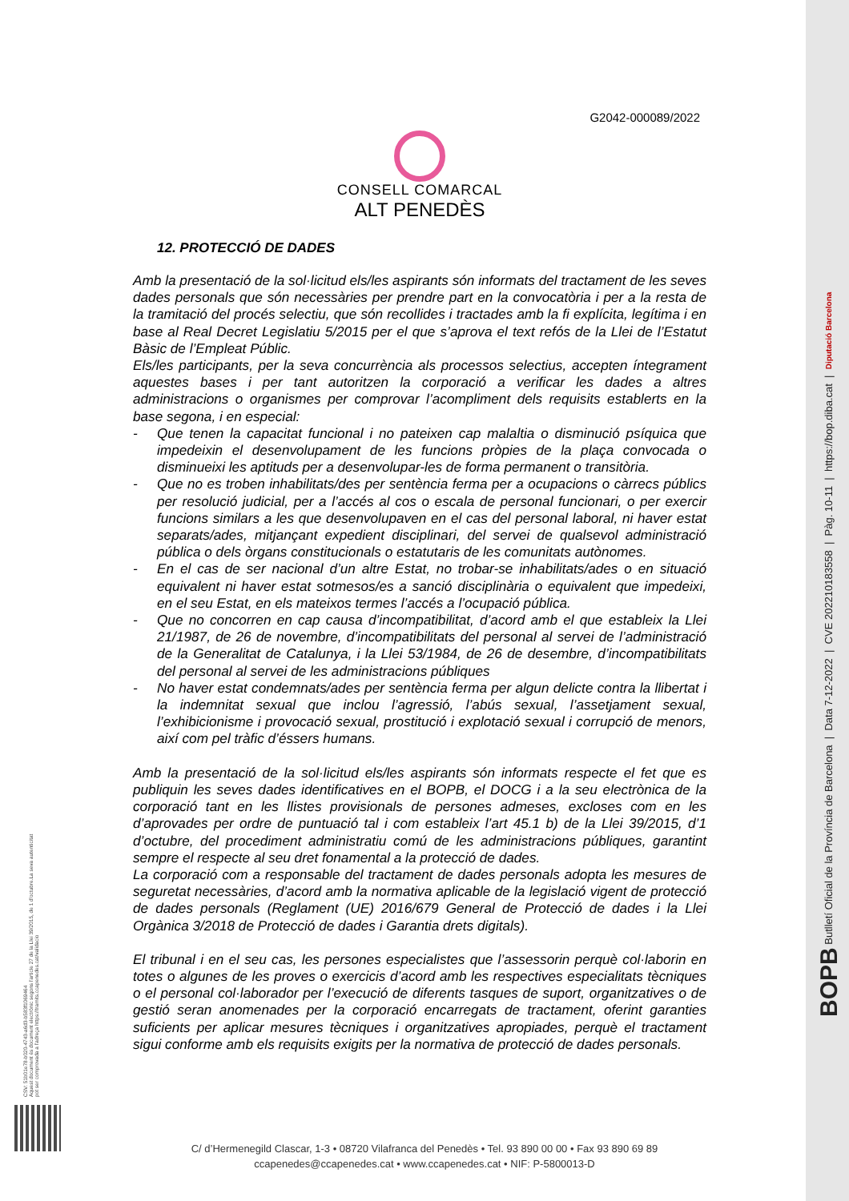G2042-000089/2022
CONSELL COMARCAL
ALT PENEDÈS
12. PROTECCIÓ DE DADES
Amb la presentació de la sol·licitud els/les aspirants són informats del tractament de les seves dades personals que són necessàries per prendre part en la convocatòria i per a la resta de la tramitació del procés selectiu, que són recollides i tractades amb la fi explícita, legítima i en base al Real Decret Legislatiu 5/2015 per el que s’aprova el text refós de la Llei de l’Estatut Bàsic de l’Empleat Públic.
Els/les participants, per la seva concurrència als processos selectius, accepten íntegrament aquestes bases i per tant autoritzen la corporació a verificar les dades a altres administracions o organismes per comprovar l’acompliment dels requisits establerts en la base segona, i en especial:
- Que tenen la capacitat funcional i no pateixen cap malaltia o disminució psíquica que impedeixin el desenvolupament de les funcions pròpies de la plaça convocada o disminueixi les aptituds per a desenvolupar-les de forma permanent o transitòria.
- Que no es troben inhabilitats/des per sentència ferma per a ocupacions o càrrecs públics per resolució judicial, per a l’accés al cos o escala de personal funcionari, o per exercir funcions similars a les que desenvolupaven en el cas del personal laboral, ni haver estat separats/ades, mitjançant expedient disciplinari, del servei de qualsevol administració pública o dels òrgans constitucionals o estatutaris de les comunitats autònomes.
- En el cas de ser nacional d’un altre Estat, no trobar-se inhabilitats/ades o en situació equivalent ni haver estat sotmesos/es a sanció disciplinària o equivalent que impedeixi, en el seu Estat, en els mateixos termes l’accés a l’ocupació pública.
- Que no concorren en cap causa d’incompatibilitat, d’acord amb el que estableix la Llei 21/1987, de 26 de novembre, d’incompatibilitats del personal al servei de l’administració de la Generalitat de Catalunya, i la Llei 53/1984, de 26 de desembre, d’incompatibilitats del personal al servei de les administracions públiques
- No haver estat condemnats/ades per sentència ferma per algun delicte contra la llibertat i la indemnitat sexual que inclou l’agressió, l’abús sexual, l’assetjament sexual, l’exhibicionisme i provocació sexual, prostitució i explotació sexual i corrupció de menors, així com pel tràfic d’éssers humans.
Amb la presentació de la sol·licitud els/les aspirants són informats respecte el fet que es publiquin les seves dades identificatives en el BOPB, el DOCG i a la seu electrònica de la corporació tant en les llistes provisionals de persones admeses, excloses com en les d’aprovades per ordre de puntuació tal i com estableix l’art 45.1 b) de la Llei 39/2015, d’1 d’octubre, del procediment administratiu comú de les administracions públiques, garantint sempre el respecte al seu dret fonamental a la protecció de dades.
La corporació com a responsable del tractament de dades personals adopta les mesures de seguretat necessàries, d’acord amb la normativa aplicable de la legislació vigent de protecció de dades personals (Reglament (UE) 2016/679 General de Protecció de dades i la Llei Orgànica 3/2018 de Protecció de dades i Garantia drets digitals).
El tribunal i en el seu cas, les persones especialistes que l’assessorin perquè col·laborin en totes o algunes de les proves o exercicis d’acord amb les respectives especialitats tècniques o el personal col·laborador per l’execució de diferents tasques de suport, organitzatives o de gestió seran anomenades per la corporació encarregats de tractament, oferint garanties suficients per aplicar mesures tècniques i organitzatives apropiades, perquè el tractament sigui conforme amb els requisits exigits per la normativa de protecció de dades personals.
C/ d’Hermenegild Clascar, 1-3 • 08720 Vilafranca del Penedès • Tel. 93 890 00 00 • Fax 93 890 69 89
ccapenedes@ccapenedes.cat • www.ccapenedes.cat • NIF: P-5800013-D
CSV: 51b01e78-b020-4743-a6d3-b583f1069464
Aquest document és document electrònic segons l'article 27 de la Llei 39/2015, de 1 d'octubre.La seva autenticitat
pot ser comprovada a l'adreça https://tramits.ccapenedes.cat/validacio
BOPB Butlletí Oficial de la Província de Barcelona | Data 7-12-2022 | CVE 202210183558 | Pàg. 10-11 | https://bop.diba.cat | Diputació Barcelona